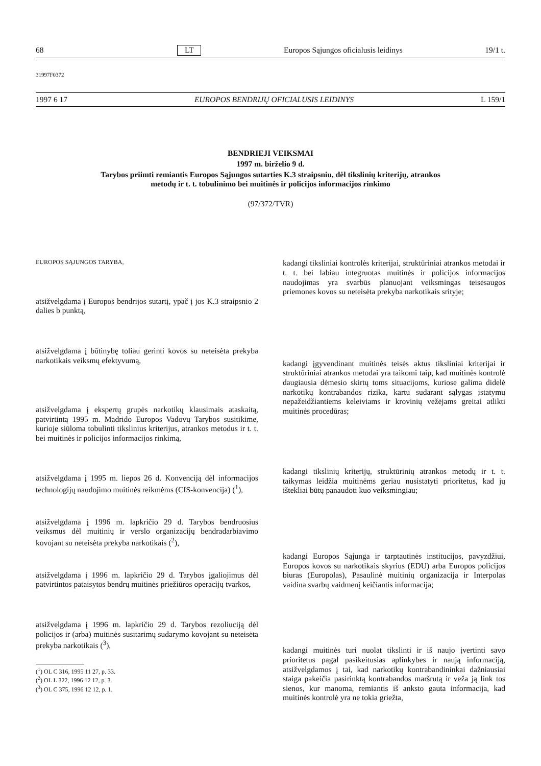68 LT Europos Sąjungos oficialusis leidinys 19/1 t.
31997F0372
1997 6 17 EUROPOS BENDRIJŲ OFICIALUSIS LEIDINYS L 159/1
BENDRIEJI VEIKSMAI
1997 m. birželio 9 d.
Tarybos priimti remiantis Europos Sąjungos sutarties K.3 straipsniu, dėl tikslinių kriterijų, atrankos
metodų ir t. t. tobulinimo bei muitinės ir policijos informacijos rinkimo
(97/372/TVR)
EUROPOS SĄJUNGOS TARYBA,
atsižvelgdama į Europos bendrijos sutartį, ypač į jos K.3 straipsnio 2 dalies b punktą,
atsižvelgdama į būtinybę toliau gerinti kovos su neteisėta prekyba narkotikais veiksmų efektyvumą,
atsižvelgdama į ekspertų grupės narkotikų klausimais ataskaitą, patvirtintą 1995 m. Madrido Europos Vadovų Tarybos susitikime, kurioje siūloma tobulinti tikslinius kriterijus, atrankos metodus ir t. t. bei muitinės ir policijos informacijos rinkimą,
atsižvelgdama į 1995 m. liepos 26 d. Konvenciją dėl informacijos technologijų naudojimo muitinės reikmėms (CIS-konvencija) (<sup>1</sup>),
atsižvelgdama į 1996 m. lapkričio 29 d. Tarybos bendruosius veiksmus dėl muitinių ir verslo organizacijų bendradarbiavimo kovojant su neteisėta prekyba narkotikais (<sup>2</sup>),
atsižvelgdama į 1996 m. lapkričio 29 d. Tarybos įgaliojimus dėl patvirtintos pataisytos bendrų muitinės priežiūros operacijų tvarkos,
atsižvelgdama į 1996 m. lapkričio 29 d. Tarybos rezoliuciją dėl policijos ir (arba) muitinės susitarimų sudarymo kovojant su neteisėta prekyba narkotikais (<sup>3</sup>),
(<sup>1</sup>) OL C 316, 1995 11 27, p. 33.
(<sup>2</sup>) OL L 322, 1996 12 12, p. 3.
(<sup>3</sup>) OL C 375, 1996 12 12, p. 1.
kadangi tiksliniai kontrolės kriterijai, struktūriniai atrankos metodai ir t. t. bei labiau integruotas muitinės ir policijos informacijos naudojimas yra svarbūs planuojant veiksmingas teisėsaugos priemones kovos su neteisėta prekyba narkotikais srityje;
kadangi įgyvendinant muitinės teisės aktus tiksliniai kriterijai ir struktūriniai atrankos metodai yra taikomi taip, kad muitinės kontrolė daugiausia dėmesio skirtų toms situacijoms, kuriose galima didelė narkotikų kontrabandos rizika, kartu sudarant sąlygas įstatymų nepažeidžiantiems keleiviams ir krovinių vežėjams greitai atlikti muitinės procedūras;
kadangi tikslinių kriterijų, struktūrinių atrankos metodų ir t. t. taikymas leidžia muitinėms geriau nusistatyti prioritetus, kad jų ištekliai būtų panaudoti kuo veiksmingiau;
kadangi Europos Sąjunga ir tarptautinės institucijos, pavyzdžiui, Europos kovos su narkotikais skyrius (EDU) arba Europos policijos biuras (Europolas), Pasaulinė muitinių organizacija ir Interpolas vaidina svarbų vaidmenį keičiantis informacija;
kadangi muitinės turi nuolat tikslinti ir iš naujo įvertinti savo prioritetus pagal pasikeitusias aplinkybes ir naują informaciją, atsižvelgdamos į tai, kad narkotikų kontrabandininkai dažniausiai staiga pakeičia pasirinktą kontrabandos maršrutą ir veža ją link tos sienos, kur manoma, remiantis iš anksto gauta informacija, kad muitinės kontrolė yra ne tokia griežta,